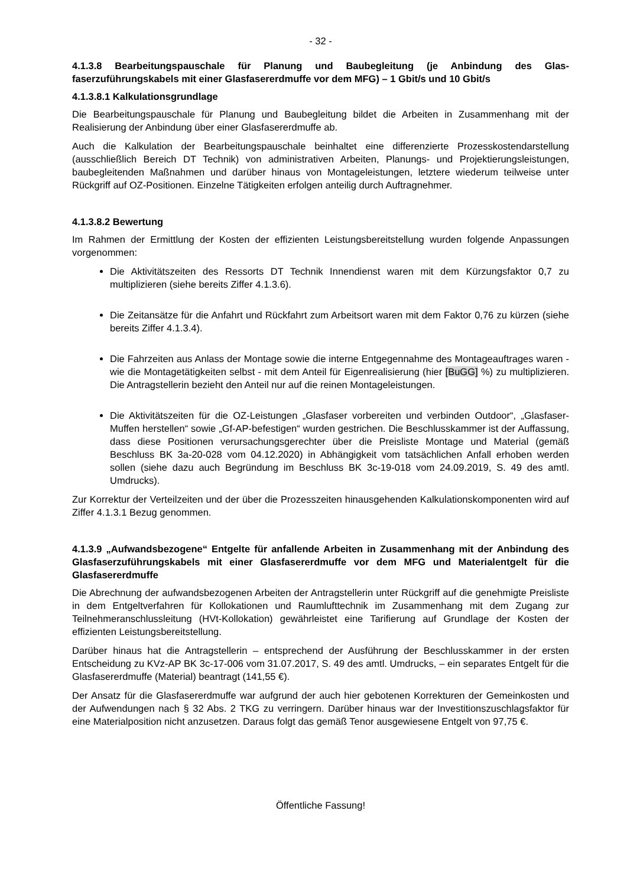- 32 -
4.1.3.8 Bearbeitungspauschale für Planung und Baubegleitung (je Anbindung des Glas­faserzuführungskabels mit einer Glasfasererdmuffe vor dem MFG) – 1 Gbit/s und 10 Gbit/s
4.1.3.8.1 Kalkulationsgrundlage
Die Bearbeitungspauschale für Planung und Baubegleitung bildet die Arbeiten in Zusammenhang mit der Realisierung der Anbindung über einer Glasfasererdmuffe ab.
Auch die Kalkulation der Bearbeitungspauschale beinhaltet eine differenzierte Prozesskosten­darstellung (ausschließlich Bereich DT Technik) von administrativen Arbeiten, Planungs- und Projektierungsleistungen, baubegleitenden Maßnahmen und darüber hinaus von Montageleistungen, letztere wiederum teilweise unter Rückgriff auf OZ-Positionen. Einzelne Tätigkeiten erfolgen anteilig durch Auftragnehmer.
4.1.3.8.2 Bewertung
Im Rahmen der Ermittlung der Kosten der effizienten Leistungsbereitstellung wurden folgende Anpassungen vorgenommen:
Die Aktivitätszeiten des Ressorts DT Technik Innendienst waren mit dem Kürzungsfaktor 0,7 zu multiplizieren (siehe bereits Ziffer 4.1.3.6).
Die Zeitansätze für die Anfahrt und Rückfahrt zum Arbeitsort waren mit dem Faktor 0,76 zu kürzen (siehe bereits Ziffer 4.1.3.4).
Die Fahrzeiten aus Anlass der Montage sowie die interne Entgegennahme des Montage­auftrages waren - wie die Montagetätigkeiten selbst - mit dem Anteil für Eigenrealisierung (hier [BuGG] %) zu multiplizieren. Die Antragstellerin bezieht den Anteil nur auf die reinen Montageleistungen.
Die Aktivitätszeiten für die OZ-Leistungen „Glasfaser vorbereiten und verbinden Outdoor“, „Glasfaser-Muffen herstellen“ sowie „Gf-AP-befestigen“ wurden gestrichen. Die Beschlusskammer ist der Auffassung, dass diese Positionen verursachungsgerechter über die Preisliste Montage und Material (gemäß Beschluss BK 3a-20-028 vom 04.12.2020) in Abhängigkeit vom tatsächlichen Anfall erhoben werden sollen (siehe dazu auch Begründung im Beschluss BK 3c-19-018 vom 24.09.2019, S. 49 des amtl. Umdrucks).
Zur Korrektur der Verteilzeiten und der über die Prozesszeiten hinausgehenden Kalkulations­komponenten wird auf Ziffer 4.1.3.1 Bezug genommen.
4.1.3.9 „Aufwandsbezogene“ Entgelte für anfallende Arbeiten in Zusammenhang mit der Anbindung des Glasfaserzuführungskabels mit einer Glasfasererdmuffe vor dem MFG und Materialentgelt für die Glasfasererdmuffe
Die Abrechnung der aufwandsbezogenen Arbeiten der Antragstellerin unter Rückgriff auf die genehmigte Preisliste in dem Entgeltverfahren für Kollokationen und Raumlufttechnik im Zusam­menhang mit dem Zugang zur Teilnehmeranschlussleitung (HVt-Kollokation) gewährleistet eine Tarifierung auf Grundlage der Kosten der effizienten Leistungsbereitstellung.
Darüber hinaus hat die Antragstellerin – entsprechend der Ausführung der Beschlusskammer in der ersten Entscheidung zu KVz-AP BK 3c-17-006 vom 31.07.2017, S. 49 des amtl. Umdrucks, – ein separates Entgelt für die Glasfasererdmuffe (Material) beantragt (141,55 €).
Der Ansatz für die Glasfasererdmuffe war aufgrund der auch hier gebotenen Korrekturen der Gemeinkosten und der Aufwendungen nach § 32 Abs. 2 TKG zu verringern. Darüber hinaus war der Investitionszuschlagsfaktor für eine Materialposition nicht anzusetzen. Daraus folgt das gemäß Tenor ausgewiesene Entgelt von 97,75 €.
Öffentliche Fassung!